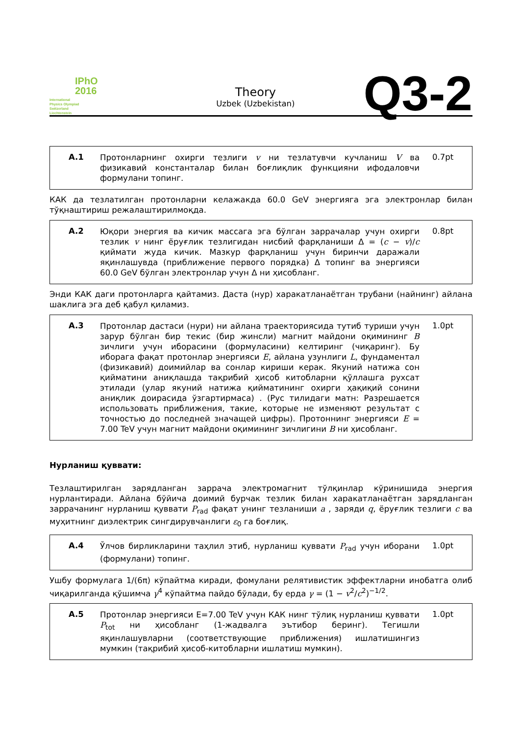IPhO
2016
International
Physics Olympiad
Switzerland
Liechtenstein
Theory
Uzbek (Uzbekistan)
Q3-2
A.1
Протонларнинг охирги тезлиги v ни тезлатувчи кучланиш V ва физикавий константалар билан боғлиқлик функцияни ифодаловчи формулани топинг.
0.7pt
КАК да тезлатилган протонларни келажакда 60.0 GeV энергияга эга электронлар билан тўқнаштириш режалаштирилмоқда.
A.2
Юқори энергия ва кичик массага эга бўлган заррачалар учун охирги тезлик v нинг ёруғлик тезлигидан нисбий фарқланиши Δ = (c − v)/c қиймати жуда кичик. Мазкур фарқланиш учун биринчи даражали яқинлашувда (приближение первого порядка) Δ топинг ва энергияси 60.0 GeV бўлган электронлар учун Δ ни ҳисобланг.
0.8pt
Энди КАК даги протонларга қайтамиз. Даста (нур) харакатланаётган трубани (найнинг) айлана шаклига эга деб қабул қиламиз.
A.3
Протонлар дастаси (нури) ни айлана траекториясида тутиб туриши учун зарур бўлган бир текис (бир жинсли) магнит майдони оқимининг B зичлиги учун иборасини (формуласини) келтиринг (чиқаринг). Бу иборага фақат протонлар энергияси E, айлана узунлиги L, фундаментал (физикавий) доимийлар ва сонлар кириши керак. Якуний натижа сон қийматини аниқлашда тақрибий ҳисоб китобларни қўллашга рухсат этилади (улар якуний натижа қийматининг охирги ҳақиқий сонини аниқлик доирасида ўзгартирмаса) . (Рус тилидаги матн: Разрешается использовать приближения, такие, которые не изменяют результат с точностью до последней значащей цифры). Протоннинг энергияси E = 7.00 TeV учун магнит майдони оқимининг зичлигини B ни ҳисобланг.
1.0pt
Нурланиш қуввати:
Тезлаштирилган зарядланган заррача электромагнит тўлқинлар кўринишида энергия нурлантиради. Айлана бўйича доимий бурчак тезлик билан харакатланаётган зарядланган заррачанинг нурланиш қуввати P<sub>rad</sub> фақат унинг тезланиши a , заряди q, ёруғлик тезлиги c ва муҳитнинг диэлектрик сингдирувчанлиги ε<sub>0</sub> га боғлиқ.
A.4
Ўлчов бирликларини таҳлил этиб, нурланиш қуввати P<sub>rad</sub> учун иборани (формулани) топинг.
1.0pt
Ушбу формулага 1/(6π) кўпайтма киради, фомулани релятивистик эффектларни инобатга олиб чиқарилганда қўшимча γ<sup>4</sup> кўпайтма пайдо бўлади, бу ерда γ = (1 − v<sup>2</sup>/c<sup>2</sup>)<sup>−1/2</sup>.
A.5
Протонлар энергияси E=7.00 TeV учун КАК нинг тўлиқ нурланиш қуввати P<sub>tot</sub> ни ҳисобланг (1-жадвалга эътибор беринг). Тегишли яқинлашувларни (соответствующие приближения) ишлатишингиз мумкин (тақрибий ҳисоб-китобларни ишлатиш мумкин).
1.0pt